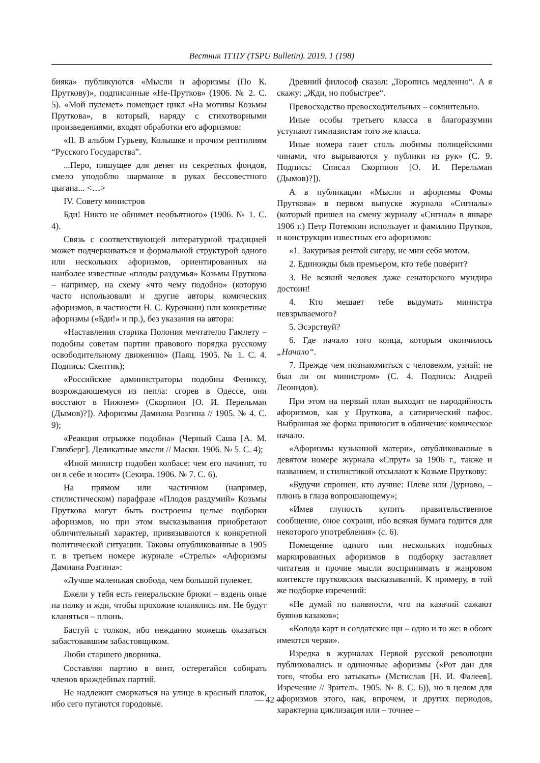Вестник ТГПУ (TSPU Bulletin). 2019. 1 (198)
бияка» публикуются «Мысли и афоризмы (По К. Пруткову)», подписанные «Не-Прутков» (1906. № 2. С. 5). «Мой пулемет» помещает цикл «На мотивы Козьмы Пруткова», в который, наряду с стихотворными произведениями, входят обработки его афоризмов:
«II. В альбом Гурьеву, Колышке и прочим рептилиям “Русского Государства”.
...Перо, пишущее для денег из секретных фондов, смело уподоблю шарманке в руках бессовестного цыгана... <…>
IV. Совету министров
Бди! Никто не обнимет необъятного» (1906. № 1. С. 4).
Связь с соответствующей литературной традицией может подчеркиваться и формальной структурой одного или нескольких афоризмов, ориентированных на наиболее известные «плоды раздумья» Козьмы Пруткова – например, на схему «что чему подобно» (которую часто использовали и другие авторы комических афоризмов, в частности Н. С. Курочкин) или конкретные афоризмы («Бди!» и пр.), без указания на автора:
«Наставления старика Полония мечтателю Гамлету – подобны советам партии правового порядка русскому освободительному движению» (Паяц. 1905. № 1. С. 4. Подпись: Скептик);
«Российские администраторы подобны Фениксу, возрождающемуся из пепла: сгорев в Одессе, они восстают в Нижнем» (Скорпион [О. И. Перельман (Дымов)?]). Афоризмы Дамиана Розгина // 1905. № 4. С. 9);
«Реакция отрыжке подобна» (Черный Саша [А. М. Гликберг]. Деликатные мысли // Маски. 1906. № 5. С. 4);
«Иной министр подобен колбасе: чем его начинят, то он в себе и носит» (Секира. 1906. № 7. С. 6).
На прямом или частичном (например, стилистическом) парафразе «Плодов раздумий» Козьмы Пруткова могут быть построены целые подборки афоризмов, но при этом высказывания приобретают обличительный характер, привязываются к конкретной политической ситуации. Таковы опубликованные в 1905 г. в третьем номере журнале «Стрелы» «Афоризмы Дамиана Розгина»:
«Лучше маленькая свобода, чем большой пулемет.
Ежели у тебя есть генеральские брюки – вздень оные на палку и жди, чтобы прохожие кланялись им. Не будут кланяться – плюнь.
Бастуй с толком, ибо нежданно можешь оказаться забастовавшим забастовщиком.
Люби старшего дворника.
Составляя партию в винт, остерегайся собирать членов враждебных партий.
Не надлежит сморкаться на улице в красный платок, ибо сего пугаются городовые.
Древний философ сказал: „Торопись медленно“. А я скажу: „Жди, но побыстрее“.
Превосходство превосходительных – сомнительно.
Иные особы третьего класса в благоразумии уступают гимназистам того же класса.
Иные номера газет столь любимы полицейскими чинами, что вырываются у публики из рук» (С. 9. Подпись: Списал Скорпион [О. И. Перельман (Дымов)?]).
А в публикации «Мысли и афоризмы Фомы Пруткова» в первом выпуске журнала «Сигналы» (который пришел на смену журналу «Сигнал» в январе 1906 г.) Петр Потемкин использует и фамилию Прутков, и конструкции известных его афоризмов:
«1. Закуривая рентой сигару, не мни себя мотом.
2. Единожды быв премьером, кто тебе поверит?
3. Не всякий человек даже сенаторского мундира достоин!
4. Кто мешает тебе выдумать министра невзрываемого?
5. Эсэрствуй?
6. Где начало того конца, которым окончилось „Начало“.
7. Прежде чем познакомиться с человеком, узнай: не был ли он министром» (С. 4. Подпись: Андрей Леонидов).
При этом на первый план выходит не пародийность афоризмов, как у Пруткова, а сатирический пафос. Выбранная же форма привносит в обличение комическое начало.
«Афоризмы кузькиной матери», опубликованные в девятом номере журнала «Спрут» за 1906 г., также и названием, и стилистикой отсылают к Козьме Пруткову:
«Будучи спрошен, кто лучше: Плеве или Дурново, – плюнь в глаза вопрошающему»;
«Имев глупость купить правительственное сообщение, оное сохрани, ибо всякая бумага годится для некоторого употребления» (с. 6).
Помещение одного или нескольких подобных маркированных афоризмов в подборку заставляет читателя и прочие мысли воспринимать в жанровом контексте прутковских высказываний. К примеру, в той же подборке изречений:
«Не думай по наивности, что на казачий сажают буянов казаков»;
«Колода карт и солдатские щи – одно и то же: в обоих имеются черви».
Изредка в журналах Первой русской революции публиковались и одиночные афоризмы («Рот дан для того, чтобы его затыкать» (Мстислав [Н. И. Фалеев]. Изречение // Зритель. 1905. № 8. С. 6)), но в целом для афоризмов этого, как, впрочем, и других периодов, характерна циклизация или – точнее –
— 42 —